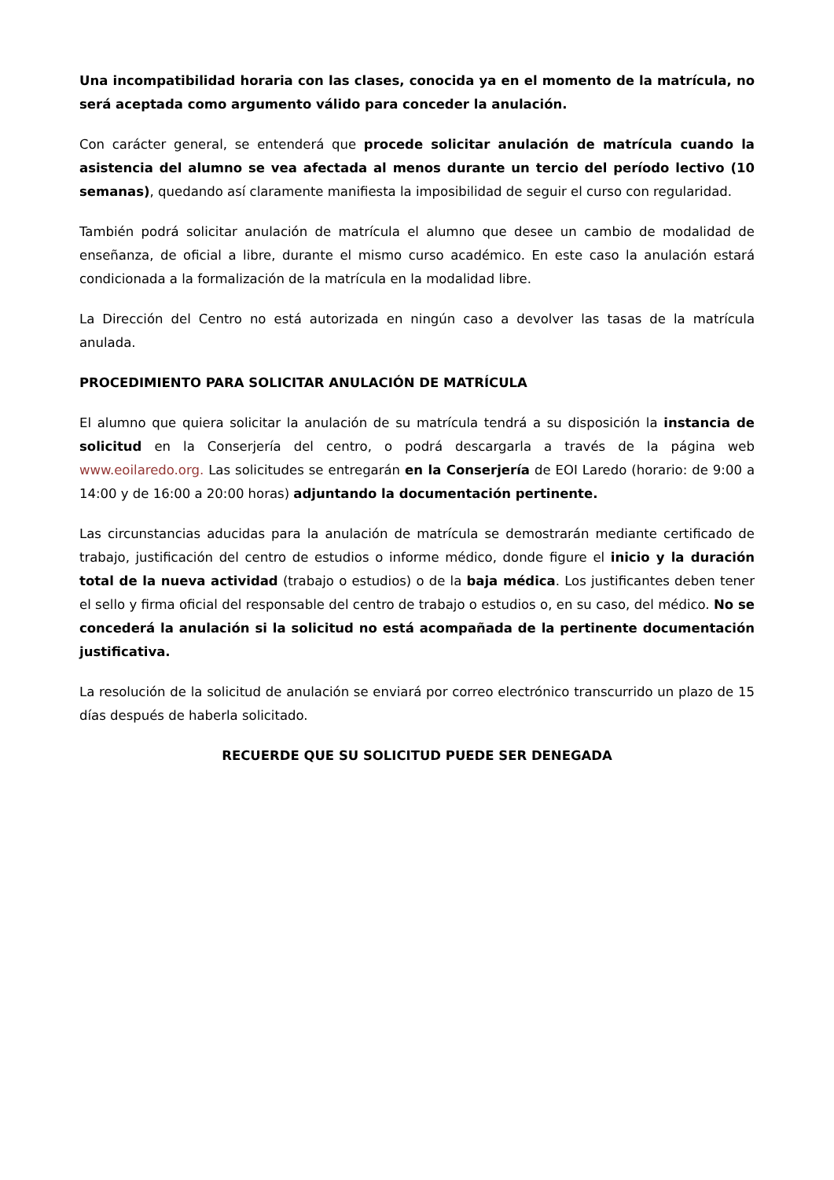Una incompatibilidad horaria con las clases, conocida ya en el momento de la matrícula, no será aceptada como argumento válido para conceder la anulación.
Con carácter general, se entenderá que procede solicitar anulación de matrícula cuando la asistencia del alumno se vea afectada al menos durante un tercio del período lectivo (10 semanas), quedando así claramente manifiesta la imposibilidad de seguir el curso con regularidad.
También podrá solicitar anulación de matrícula el alumno que desee un cambio de modalidad de enseñanza, de oficial a libre, durante el mismo curso académico. En este caso la anulación estará condicionada a la formalización de la matrícula en la modalidad libre.
La Dirección del Centro no está autorizada en ningún caso a devolver las tasas de la matrícula anulada.
PROCEDIMIENTO PARA SOLICITAR ANULACIÓN DE MATRÍCULA
El alumno que quiera solicitar la anulación de su matrícula tendrá a su disposición la instancia de solicitud en la Conserjería del centro, o podrá descargarla a través de la página web www.eoilaredo.org. Las solicitudes se entregarán en la Conserjería de EOI Laredo (horario: de 9:00 a 14:00 y de 16:00 a 20:00 horas) adjuntando la documentación pertinente.
Las circunstancias aducidas para la anulación de matrícula se demostrarán mediante certificado de trabajo, justificación del centro de estudios o informe médico, donde figure el inicio y la duración total de la nueva actividad (trabajo o estudios) o de la baja médica. Los justificantes deben tener el sello y firma oficial del responsable del centro de trabajo o estudios o, en su caso, del médico. No se concederá la anulación si la solicitud no está acompañada de la pertinente documentación justificativa.
La resolución de la solicitud de anulación se enviará por correo electrónico transcurrido un plazo de 15 días después de haberla solicitado.
RECUERDE QUE SU SOLICITUD PUEDE SER DENEGADA